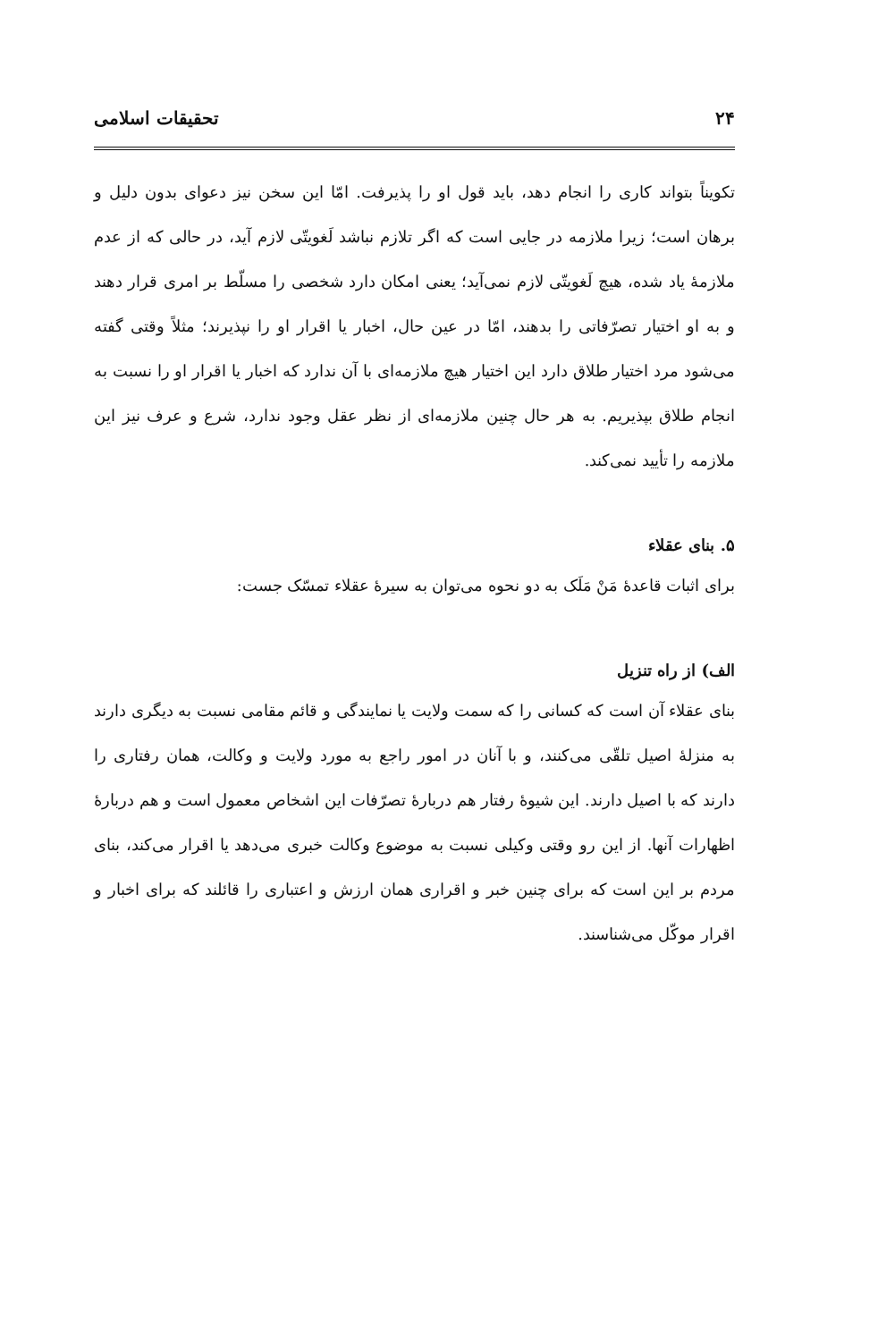۲۴ تحقیقات اسلامی
تکویناً بتواند کاری را انجام دهد، باید قول او را پذیرفت. امّا این سخن نیز دعوای بدون دلیل و برهان است؛ زیرا ملازمه در جایی است که اگر تلازم نباشد لَغویتّی لازم آید، در حالی که از عدم ملازمهٔ یاد شده، هیچ لَغویتّی لازم نمی‌آید؛ یعنی امکان دارد شخصی را مسلّط بر امری قرار دهند و به او اختیار تصرّفاتی را بدهند، امّا در عین حال، اخبار یا اقرار او را نپذیرند؛ مثلاً وقتی گفته می‌شود مرد اختیار طلاق دارد این اختیار هیچ ملازمه‌ای با آن ندارد که اخبار یا اقرار او را نسبت به انجام طلاق بپذیریم. به هر حال چنین ملازمه‌ای از نظر عقل وجود ندارد، شرع و عرف نیز این ملازمه را تأیید نمی‌کند.
۵. بنای عقلاء
برای اثبات قاعدهٔ مَنْ مَلَک به دو نحوه می‌توان به سیرهٔ عقلاء تمسّک جست:
الف) از راه تنزیل
بنای عقلاء آن است که کسانی را که سمت ولایت یا نمایندگی و قائم مقامی نسبت به دیگری دارند به منزلهٔ اصیل تلقّی می‌کنند، و با آنان در امور راجع به مورد ولایت و وکالت، همان رفتاری را دارند که با اصیل دارند. این شیوهٔ رفتار هم دربارهٔ تصرّفات این اشخاص معمول است و هم دربارهٔ اظهارات آنها. از این رو وقتی وکیلی نسبت به موضوع وکالت خبری می‌دهد یا اقرار می‌کند، بنای مردم بر این است که برای چنین خبر و اقراری همان ارزش و اعتباری را قائلند که برای اخبار و اقرار موکّل می‌شناسند.